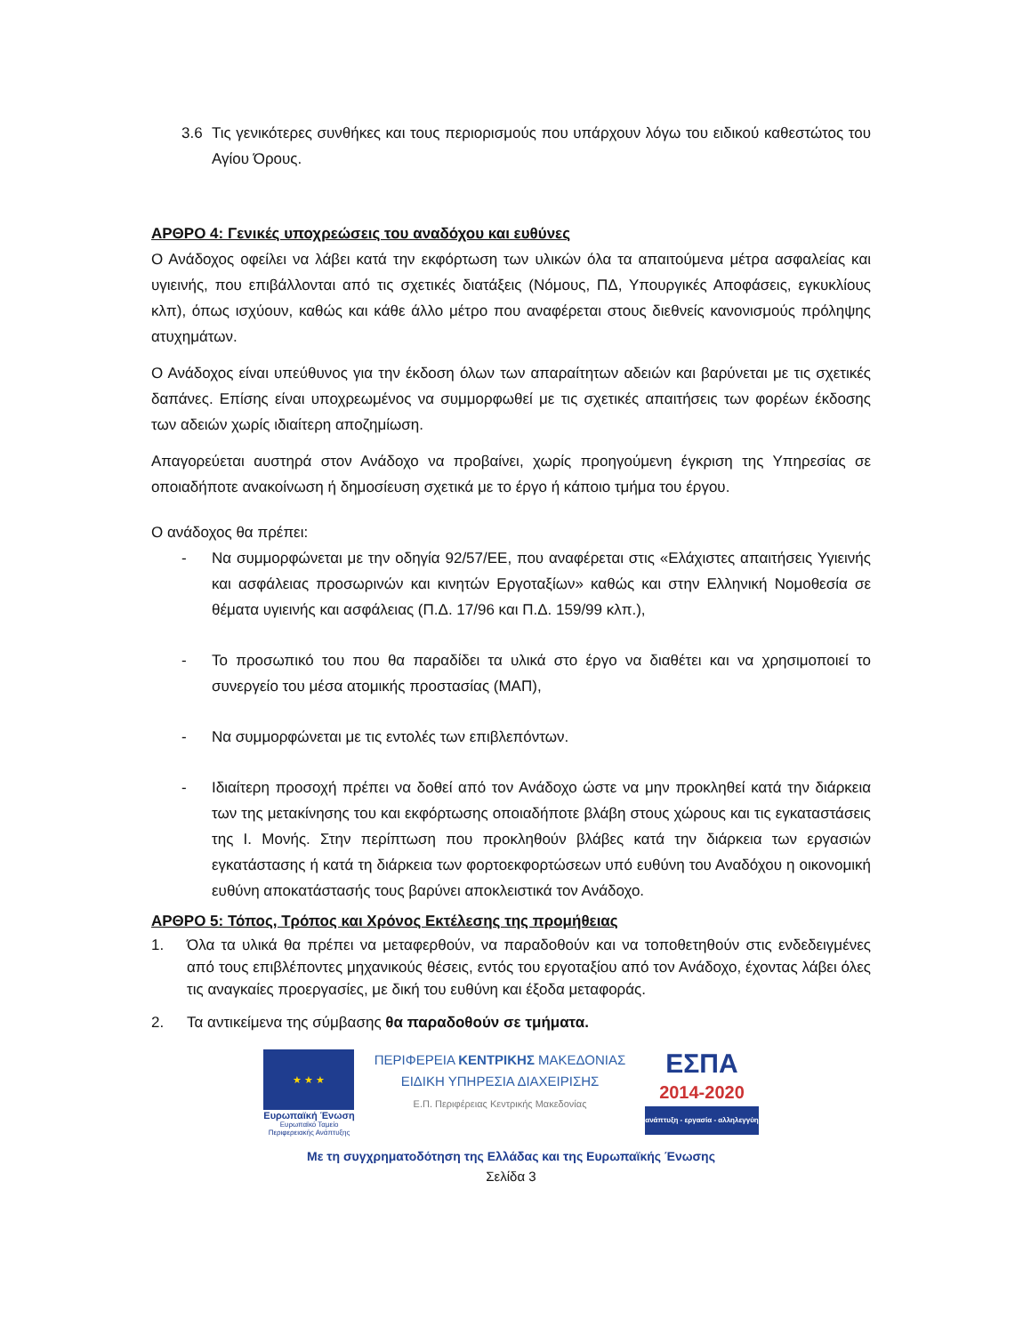3.6 Τις γενικότερες συνθήκες και τους περιορισμούς που υπάρχουν λόγω του ειδικού καθεστώτος του Αγίου Όρους.
ΑΡΘΡΟ 4: Γενικές υποχρεώσεις του αναδόχου και ευθύνες
Ο Ανάδοχος οφείλει να λάβει κατά την εκφόρτωση των υλικών όλα τα απαιτούμενα μέτρα ασφαλείας και υγιεινής, που επιβάλλονται από τις σχετικές διατάξεις (Νόμους, ΠΔ, Υπουργικές Αποφάσεις, εγκυκλίους κλπ), όπως ισχύουν, καθώς και κάθε άλλο μέτρο που αναφέρεται στους διεθνείς κανονισμούς πρόληψης ατυχημάτων.
Ο Ανάδοχος είναι υπεύθυνος για την έκδοση όλων των απαραίτητων αδειών και βαρύνεται με τις σχετικές δαπάνες. Επίσης είναι υποχρεωμένος να συμμορφωθεί με τις σχετικές απαιτήσεις των φορέων έκδοσης των αδειών χωρίς ιδιαίτερη αποζημίωση.
Απαγορεύεται αυστηρά στον Ανάδοχο να προβαίνει, χωρίς προηγούμενη έγκριση της Υπηρεσίας σε οποιαδήποτε ανακοίνωση ή δημοσίευση σχετικά με το έργο ή κάποιο τμήμα του έργου.
Ο ανάδοχος θα πρέπει:
- Να συμμορφώνεται με την οδηγία 92/57/ΕΕ, που αναφέρεται στις «Ελάχιστες απαιτήσεις Υγιεινής και ασφάλειας προσωρινών και κινητών Εργοταξίων» καθώς και στην Ελληνική Νομοθεσία σε θέματα υγιεινής και ασφάλειας (Π.Δ. 17/96 και Π.Δ. 159/99 κλπ.),
- Το προσωπικό του που θα παραδίδει τα υλικά στο έργο να διαθέτει και να χρησιμοποιεί το συνεργείο του μέσα ατομικής προστασίας (ΜΑΠ),
- Να συμμορφώνεται με τις εντολές των επιβλεπόντων.
- Ιδιαίτερη προσοχή πρέπει να δοθεί από τον Ανάδοχο ώστε να μην προκληθεί κατά την διάρκεια των της μετακίνησης του και εκφόρτωσης οποιαδήποτε βλάβη στους χώρους και τις εγκαταστάσεις της Ι. Μονής. Στην περίπτωση που προκληθούν βλάβες κατά την διάρκεια των εργασιών εγκατάστασης ή κατά τη διάρκεια των φορτοεκφορτώσεων υπό ευθύνη του Αναδόχου η οικονομική ευθύνη αποκατάστασής τους βαρύνει αποκλειστικά τον Ανάδοχο.
ΑΡΘΡΟ 5: Τόπος, Τρόπος και Χρόνος Εκτέλεσης της προμήθειας
1. Όλα τα υλικά θα πρέπει να μεταφερθούν, να παραδοθούν και να τοποθετηθούν στις ενδεδειγμένες από τους επιβλέποντες μηχανικούς θέσεις, εντός του εργοταξίου από τον Ανάδοχο, έχοντας λάβει όλες τις αναγκαίες προεργασίες, με δική του ευθύνη και έξοδα μεταφοράς.
2. Τα αντικείμενα της σύμβασης θα παραδοθούν σε τμήματα.
★ ★ ★
Ευρωπαϊκή Ένωση
Ευρωπαϊκό Ταμείο
Περιφερειακής Ανάπτυξης
ΠΕΡΙΦΕΡΕΙΑ ΚΕΝΤΡΙΚΗΣ ΜΑΚΕΔΟΝΙΑΣ
ΕΙΔΙΚΗ ΥΠΗΡΕΣΙΑ ΔΙΑΧΕΙΡΙΣΗΣ
Ε.Π. Περιφέρειας Κεντρικής Μακεδονίας
ΕΣΠΑ
2014-2020
ανάπτυξη - εργασία - αλληλεγγύη
Με τη συγχρηματοδότηση της Ελλάδας και της Ευρωπαϊκής Ένωσης
Σελίδα 3